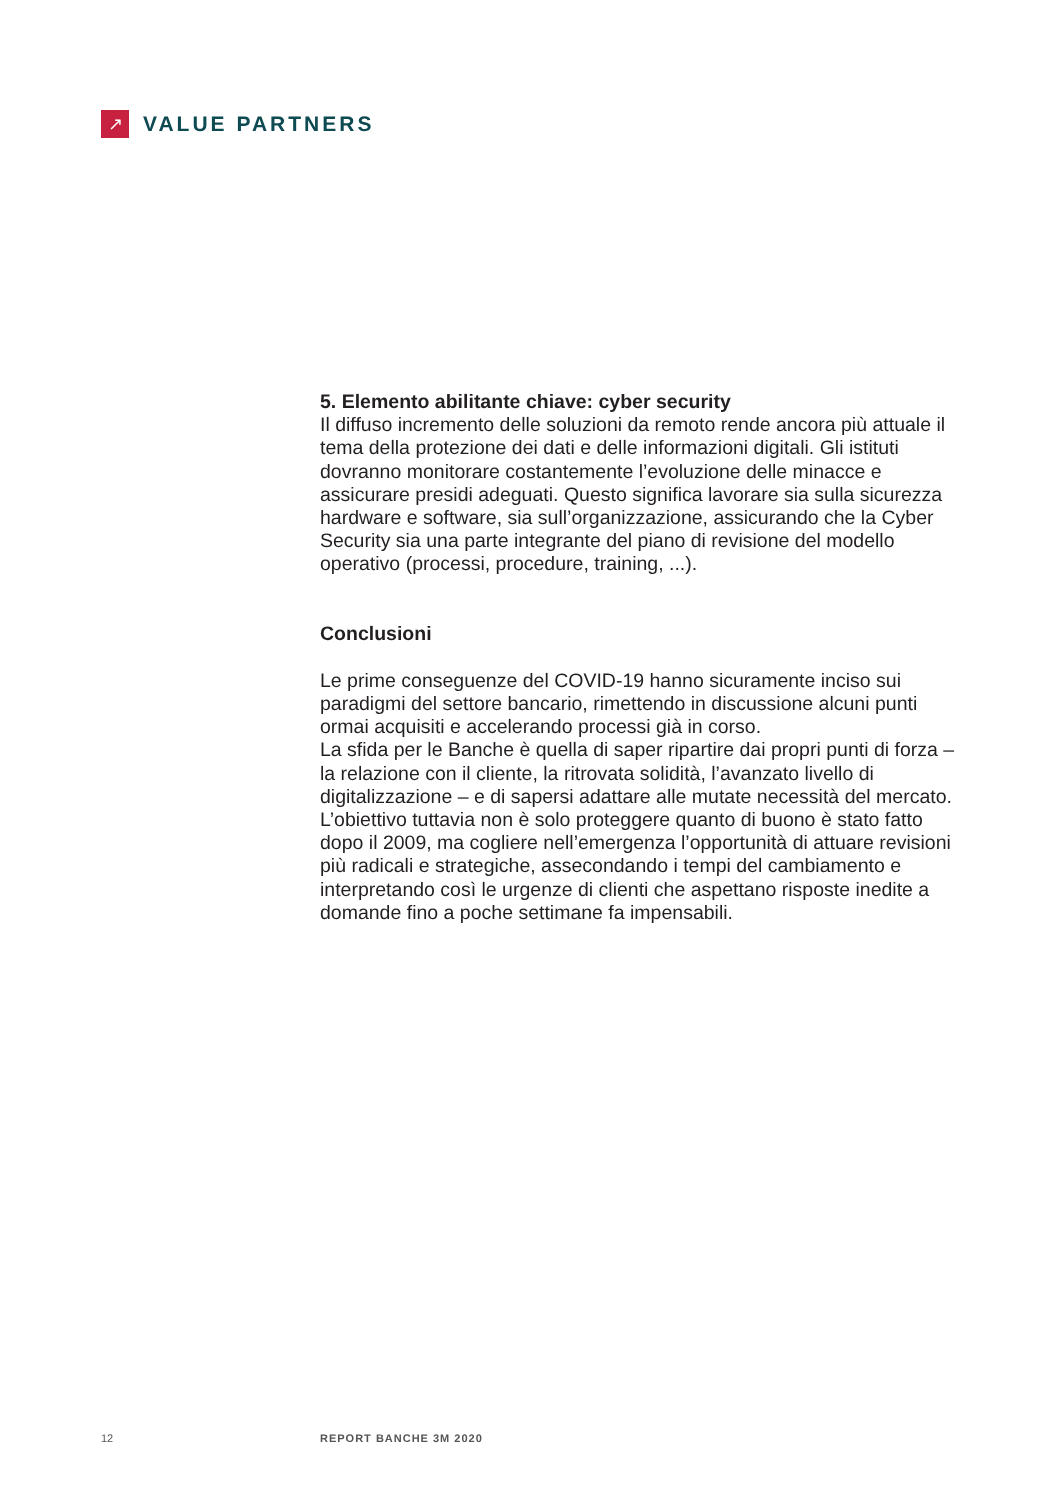↗
VALUE PARTNERS
5. Elemento abilitante chiave: cyber security
Il diffuso incremento delle soluzioni da remoto rende ancora più attuale il tema della protezione dei dati e delle informazioni digitali. Gli istituti dovranno monitorare costantemente l’evoluzione delle minacce e assicurare presidi adeguati. Questo significa lavorare sia sulla sicurezza hardware e software, sia sull’organizzazione, assicurando che la Cyber Security sia una parte integrante del piano di revisione del modello operativo (processi, procedure, training, ...).
Conclusioni
Le prime conseguenze del COVID-19 hanno sicuramente inciso sui paradigmi del settore bancario, rimettendo in discussione alcuni punti ormai acquisiti e accelerando processi già in corso.
La sfida per le Banche è quella di saper ripartire dai propri punti di forza – la relazione con il cliente, la ritrovata solidità, l’avanzato livello di digitalizzazione – e di sapersi adattare alle mutate necessità del mercato. L’obiettivo tuttavia non è solo proteggere quanto di buono è stato fatto dopo il 2009, ma cogliere nell’emergenza l’opportunità di attuare revisioni più radicali e strategiche, assecondando i tempi del cambiamento e interpretando così le urgenze di clienti che aspettano risposte inedite a domande fino a poche settimane fa impensabili.
12 REPORT BANCHE 3M 2020